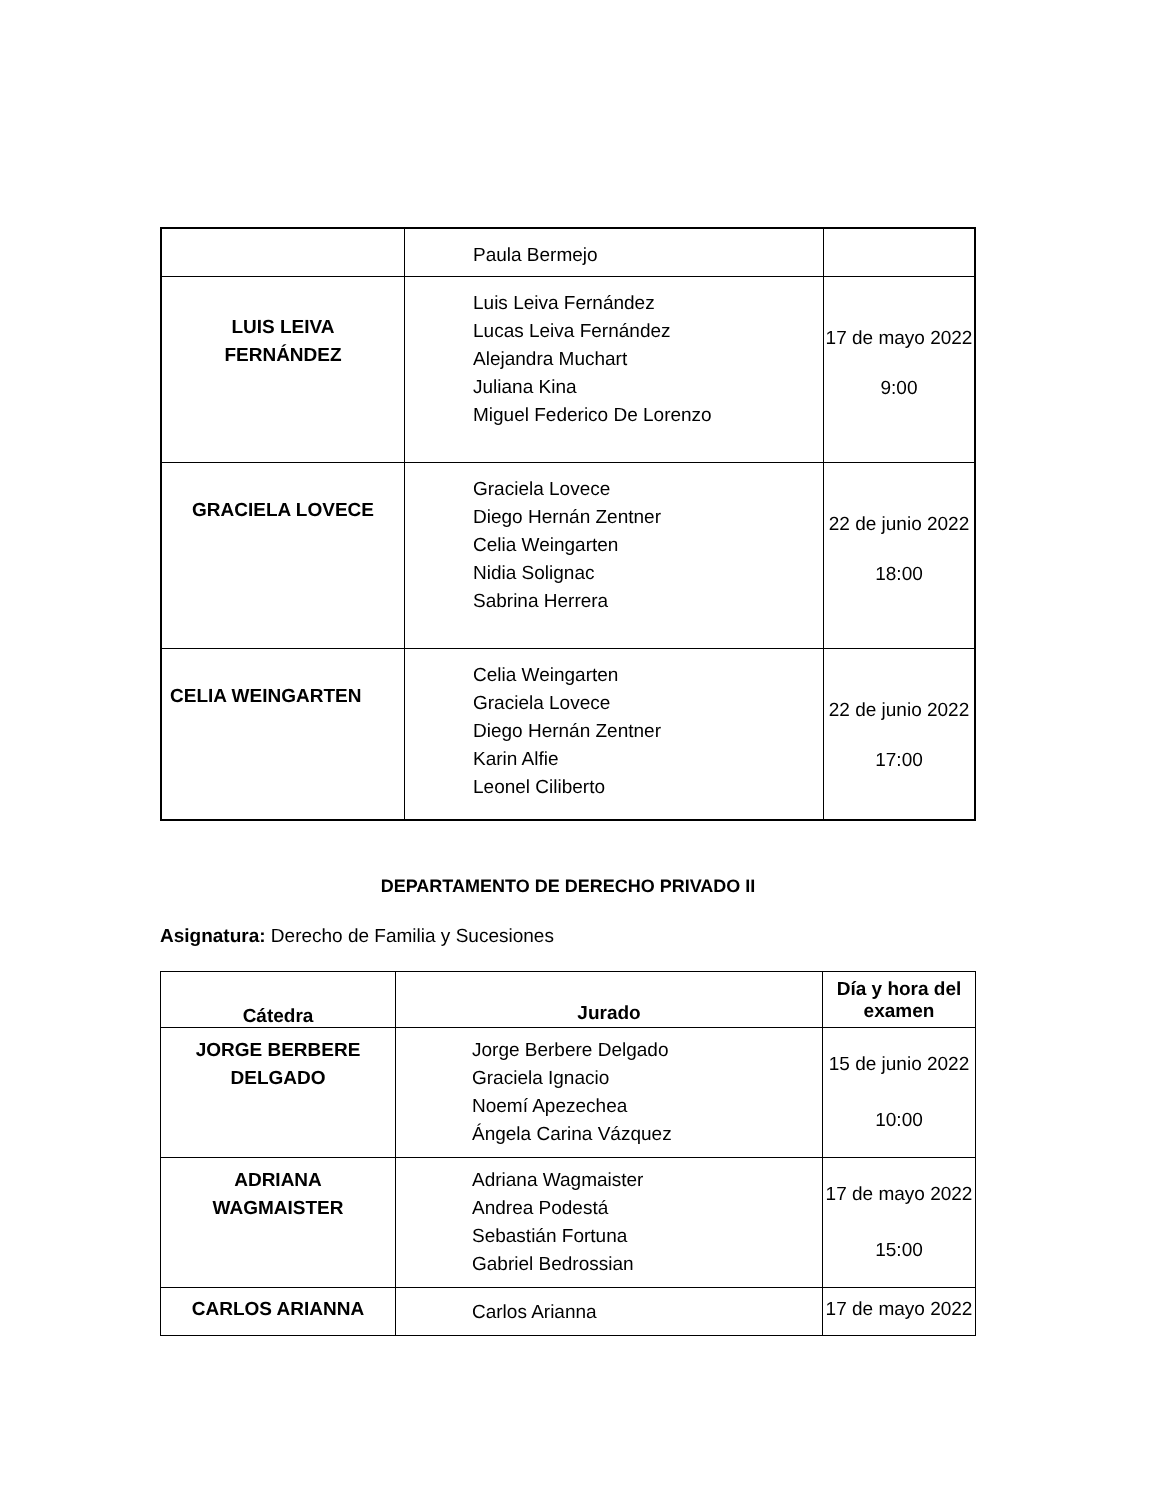| | Paula Bermejo | |
| LUIS LEIVA FERNÁNDEZ | Luis Leiva Fernández Lucas Leiva Fernández Alejandra Muchart Juliana Kina Miguel Federico De Lorenzo | 17 de mayo 2022 9:00 |
| GRACIELA LOVECE | Graciela Lovece Diego Hernán Zentner Celia Weingarten Nidia Solignac Sabrina Herrera | 22 de junio 2022 18:00 |
| CELIA WEINGARTEN | Celia Weingarten Graciela Lovece Diego Hernán Zentner Karin Alfie Leonel Ciliberto | 22 de junio 2022 17:00 |
DEPARTAMENTO DE DERECHO PRIVADO II
Asignatura: Derecho de Familia y Sucesiones
| Cátedra | Jurado | Día y hora del examen |
| --- | --- | --- |
| JORGE BERBERE DELGADO | Jorge Berbere Delgado Graciela Ignacio Noemí Apezechea Ángela Carina Vázquez | 15 de junio 2022 10:00 |
| ADRIANA WAGMAISTER | Adriana Wagmaister Andrea Podestá Sebastián Fortuna Gabriel Bedrossian | 17 de mayo 2022 15:00 |
| CARLOS ARIANNA | Carlos Arianna | 17 de mayo 2022 |